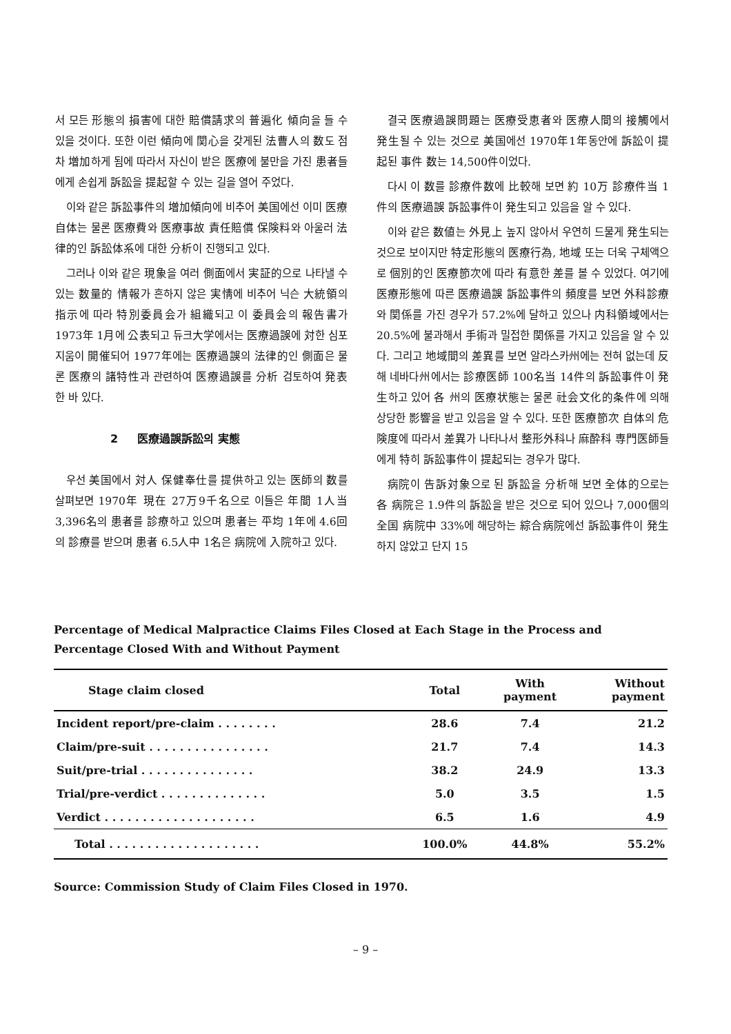서 모든 形態의 損害에 대한 賠償請求의 普遍化 傾向을 들 수 있을 것이다. 또한 이런 傾向에 関心을 갖게된 法曹人의 数도 점차 増加하게 됨에 따라서 자신이 받은 医療에 불만을 가진 患者들에게 손쉽게 訴訟을 提起할 수 있는 길을 열어 주었다.
이와 같은 訴訟事件의 増加傾向에 비추어 美国에선 이미 医療自体는 물론 医療費와 医療事故 責任賠償 保険料와 아울러 法律的인 訴訟体系에 대한 分析이 진행되고 있다.
그러나 이와 같은 現象을 여러 側面에서 実証的으로 나타낼 수 있는 数量的 情報가 흔하지 않은 実情에 비추어 닉슨 大統領의 指示에 따라 特別委員会가 組織되고 이 委員会의 報告書가 1973年 1月에 公表되고 듀크大学에서는 医療過誤에 対한 심포지움이 開催되어 1977年에는 医療過誤의 法律的인 側面은 물론 医療의 諸特性과 관련하여 医療過誤를 分析 검토하여 発表한 바 있다.
2 医療過誤訴訟의 実態
우선 美国에서 対人 保健奉仕를 提供하고 있는 医師의 数를 살펴보면 1970年 現在 27万9千名으로 이들은 年間 1人当 3,396名의 患者를 診療하고 있으며 患者는 平均 1年에 4.6回의 診療를 받으며 患者 6.5人中 1名은 病院에 入院하고 있다.
결국 医療過誤問題는 医療受恵者와 医療人間의 接觸에서 発生될 수 있는 것으로 美国에선 1970年1年동안에 訴訟이 提起된 事件 数는 14,500件이었다.
다시 이 数를 診療件数에 比較해 보면 約 10万 診療件当 1件의 医療過誤 訴訟事件이 発生되고 있음을 알 수 있다.
이와 같은 数値는 外見上 높지 않아서 우연히 드물게 発生되는 것으로 보이지만 特定形態의 医療行為, 地域 또는 더욱 구체액으로 個別的인 医療節次에 따라 有意한 差를 볼 수 있었다. 여기에 医療形態에 따른 医療過誤 訴訟事件의 頻度를 보면 外科診療와 関係를 가진 경우가 57.2%에 달하고 있으나 内科領域에서는 20.5%에 불과해서 手術과 밀접한 関係를 가지고 있음을 알 수 있다. 그리고 地域間의 差異를 보면 알라스카州에는 전혀 없는데 反해 네바다州에서는 診療医師 100名当 14件의 訴訟事件이 発生하고 있어 各 州의 医療状態는 물론 社会文化的条件에 의해 상당한 影響을 받고 있음을 알 수 있다. 또한 医療節次 自体의 危険度에 따라서 差異가 나타나서 整形外科나 麻酔科 専門医師들에게 特히 訴訟事件이 提起되는 경우가 많다.
病院이 告訴対象으로 된 訴訟을 分析해 보면 全体的으로는 各 病院은 1.9件의 訴訟을 받은 것으로 되어 있으나 7,000個의 全国 病院中 33%에 해당하는 綜合病院에선 訴訟事件이 発生하지 않았고 단지 15
Percentage of Medical Malpractice Claims Files Closed at Each Stage in the Process and Percentage Closed With and Without Payment
| Stage claim closed | Total | With payment | Without payment |
| --- | --- | --- | --- |
| Incident report/pre-claim . . . . . . . . | 28.6 | 7.4 | 21.2 |
| Claim/pre-suit . . . . . . . . . . . . . . . . | 21.7 | 7.4 | 14.3 |
| Suit/pre-trial . . . . . . . . . . . . . . . | 38.2 | 24.9 | 13.3 |
| Trial/pre-verdict . . . . . . . . . . . . . . | 5.0 | 3.5 | 1.5 |
| Verdict . . . . . . . . . . . . . . . . . . . . | 6.5 | 1.6 | 4.9 |
| Total . . . . . . . . . . . . . . . . . . . . | 100.0% | 44.8% | 55.2% |
Source: Commission Study of Claim Files Closed in 1970.
– 9 –